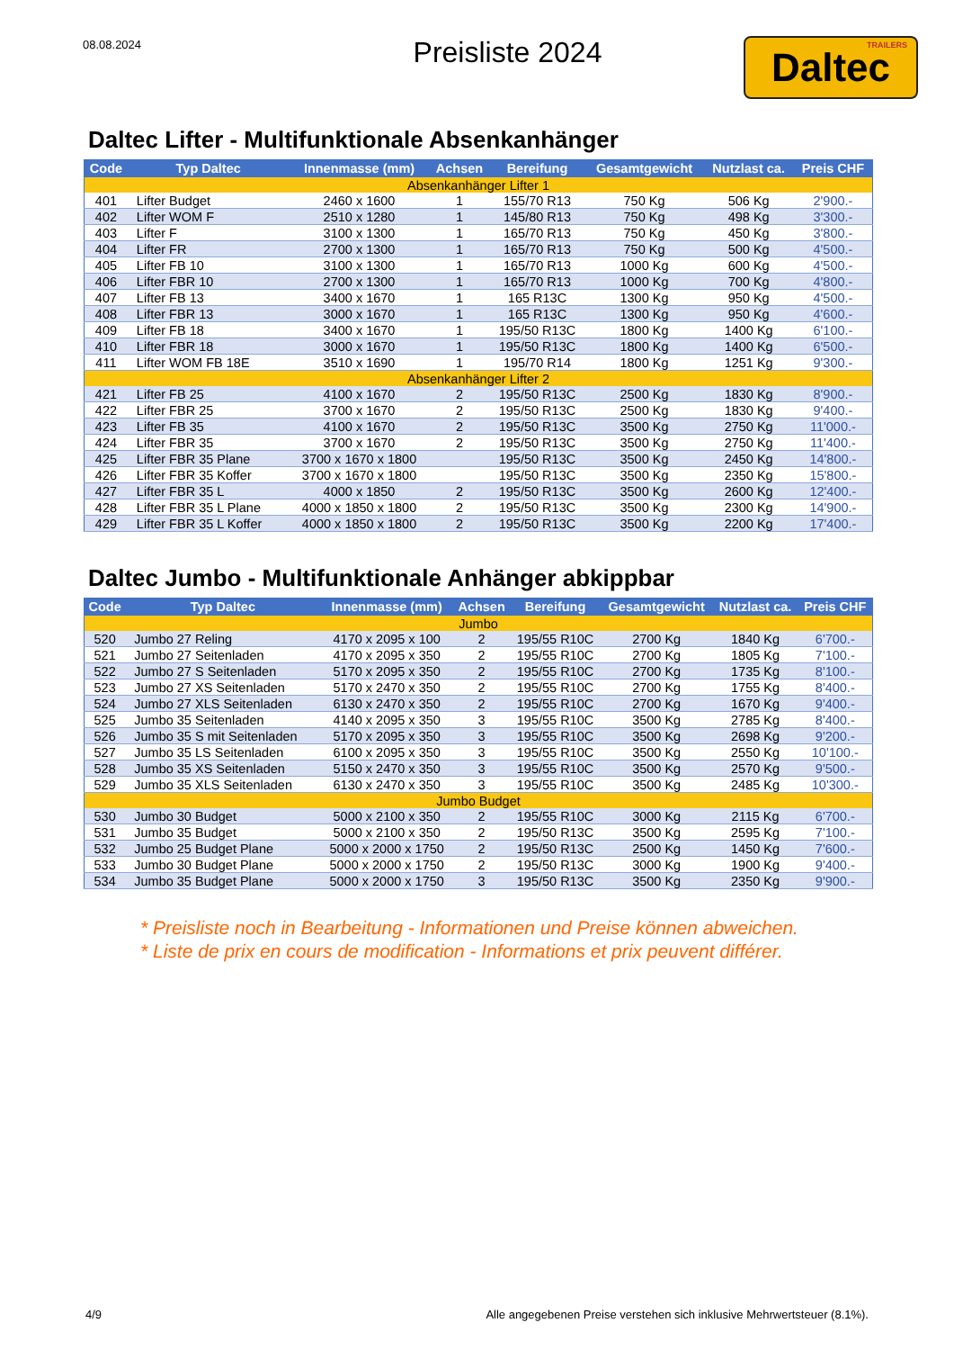08.08.2024
Preisliste 2024
TRAILERS Daltec
Daltec Lifter - Multifunktionale Absenkanhänger
| Code | Typ Daltec | Innenmasse (mm) | Achsen | Bereifung | Gesamtgewicht | Nutzlast ca. | Preis CHF |
| --- | --- | --- | --- | --- | --- | --- | --- |
| Absenkanhänger Lifter 1 | | | | | | | |
| 401 | Lifter Budget | 2460 x 1600 | 1 | 155/70 R13 | 750 Kg | 506 Kg | 2'900.- |
| 402 | Lifter WOM F | 2510 x 1280 | 1 | 145/80 R13 | 750 Kg | 498 Kg | 3'300.- |
| 403 | Lifter F | 3100 x 1300 | 1 | 165/70 R13 | 750 Kg | 450 Kg | 3'800.- |
| 404 | Lifter FR | 2700 x 1300 | 1 | 165/70 R13 | 750 Kg | 500 Kg | 4'500.- |
| 405 | Lifter FB 10 | 3100 x 1300 | 1 | 165/70 R13 | 1000 Kg | 600 Kg | 4'500.- |
| 406 | Lifter FBR 10 | 2700 x 1300 | 1 | 165/70 R13 | 1000 Kg | 700 Kg | 4'800.- |
| 407 | Lifter FB 13 | 3400 x 1670 | 1 | 165 R13C | 1300 Kg | 950 Kg | 4'500.- |
| 408 | Lifter FBR 13 | 3000 x 1670 | 1 | 165 R13C | 1300 Kg | 950 Kg | 4'600.- |
| 409 | Lifter FB 18 | 3400 x 1670 | 1 | 195/50 R13C | 1800 Kg | 1400 Kg | 6'100.- |
| 410 | Lifter FBR 18 | 3000 x 1670 | 1 | 195/50 R13C | 1800 Kg | 1400 Kg | 6'500.- |
| 411 | Lifter WOM FB 18E | 3510 x 1690 | 1 | 195/70 R14 | 1800 Kg | 1251 Kg | 9'300.- |
| Absenkanhänger Lifter 2 | | | | | | | |
| 421 | Lifter FB 25 | 4100 x 1670 | 2 | 195/50 R13C | 2500 Kg | 1830 Kg | 8'900.- |
| 422 | Lifter FBR 25 | 3700 x 1670 | 2 | 195/50 R13C | 2500 Kg | 1830 Kg | 9'400.- |
| 423 | Lifter FB 35 | 4100 x 1670 | 2 | 195/50 R13C | 3500 Kg | 2750 Kg | 11'000.- |
| 424 | Lifter FBR 35 | 3700 x 1670 | 2 | 195/50 R13C | 3500 Kg | 2750 Kg | 11'400.- |
| 425 | Lifter FBR 35 Plane | 3700 x 1670 x 1800 | | 195/50 R13C | 3500 Kg | 2450 Kg | 14'800.- |
| 426 | Lifter FBR 35 Koffer | 3700 x 1670 x 1800 | | 195/50 R13C | 3500 Kg | 2350 Kg | 15'800.- |
| 427 | Lifter FBR 35 L | 4000 x 1850 | 2 | 195/50 R13C | 3500 Kg | 2600 Kg | 12'400.- |
| 428 | Lifter FBR 35 L Plane | 4000 x 1850 x 1800 | 2 | 195/50 R13C | 3500 Kg | 2300 Kg | 14'900.- |
| 429 | Lifter FBR 35 L Koffer | 4000 x 1850 x 1800 | 2 | 195/50 R13C | 3500 Kg | 2200 Kg | 17'400.- |
Daltec Jumbo - Multifunktionale Anhänger abkippbar
| Code | Typ Daltec | Innenmasse (mm) | Achsen | Bereifung | Gesamtgewicht | Nutzlast ca. | Preis CHF |
| --- | --- | --- | --- | --- | --- | --- | --- |
| Jumbo | | | | | | | |
| 520 | Jumbo 27 Reling | 4170 x 2095 x 100 | 2 | 195/55 R10C | 2700 Kg | 1840 Kg | 6'700.- |
| 521 | Jumbo 27 Seitenladen | 4170 x 2095 x 350 | 2 | 195/55 R10C | 2700 Kg | 1805 Kg | 7'100.- |
| 522 | Jumbo 27 S Seitenladen | 5170 x 2095 x 350 | 2 | 195/55 R10C | 2700 Kg | 1735 Kg | 8'100.- |
| 523 | Jumbo 27 XS Seitenladen | 5170 x 2470 x 350 | 2 | 195/55 R10C | 2700 Kg | 1755 Kg | 8'400.- |
| 524 | Jumbo 27 XLS Seitenladen | 6130 x 2470 x 350 | 2 | 195/55 R10C | 2700 Kg | 1670 Kg | 9'400.- |
| 525 | Jumbo 35 Seitenladen | 4140 x 2095 x 350 | 3 | 195/55 R10C | 3500 Kg | 2785 Kg | 8'400.- |
| 526 | Jumbo 35 S mit Seitenladen | 5170 x 2095 x 350 | 3 | 195/55 R10C | 3500 Kg | 2698 Kg | 9'200.- |
| 527 | Jumbo 35 LS Seitenladen | 6100 x 2095 x 350 | 3 | 195/55 R10C | 3500 Kg | 2550 Kg | 10'100.- |
| 528 | Jumbo 35 XS Seitenladen | 5150 x 2470 x 350 | 3 | 195/55 R10C | 3500 Kg | 2570 Kg | 9'500.- |
| 529 | Jumbo 35 XLS Seitenladen | 6130 x 2470 x 350 | 3 | 195/55 R10C | 3500 Kg | 2485 Kg | 10'300.- |
| Jumbo Budget | | | | | | | |
| 530 | Jumbo 30 Budget | 5000 x 2100 x 350 | 2 | 195/55 R10C | 3000 Kg | 2115 Kg | 6'700.- |
| 531 | Jumbo 35 Budget | 5000 x 2100 x 350 | 2 | 195/50 R13C | 3500 Kg | 2595 Kg | 7'100.- |
| 532 | Jumbo 25 Budget Plane | 5000 x 2000 x 1750 | 2 | 195/50 R13C | 2500 Kg | 1450 Kg | 7'600.- |
| 533 | Jumbo 30 Budget Plane | 5000 x 2000 x 1750 | 2 | 195/50 R13C | 3000 Kg | 1900 Kg | 9'400.- |
| 534 | Jumbo 35 Budget Plane | 5000 x 2000 x 1750 | 3 | 195/50 R13C | 3500 Kg | 2350 Kg | 9'900.- |
* Preisliste noch in Bearbeitung - Informationen und Preise können abweichen.
* Liste de prix en cours de modification - Informations et prix peuvent différer.
4/9 Alle angegebenen Preise verstehen sich inklusive Mehrwertsteuer (8.1%).